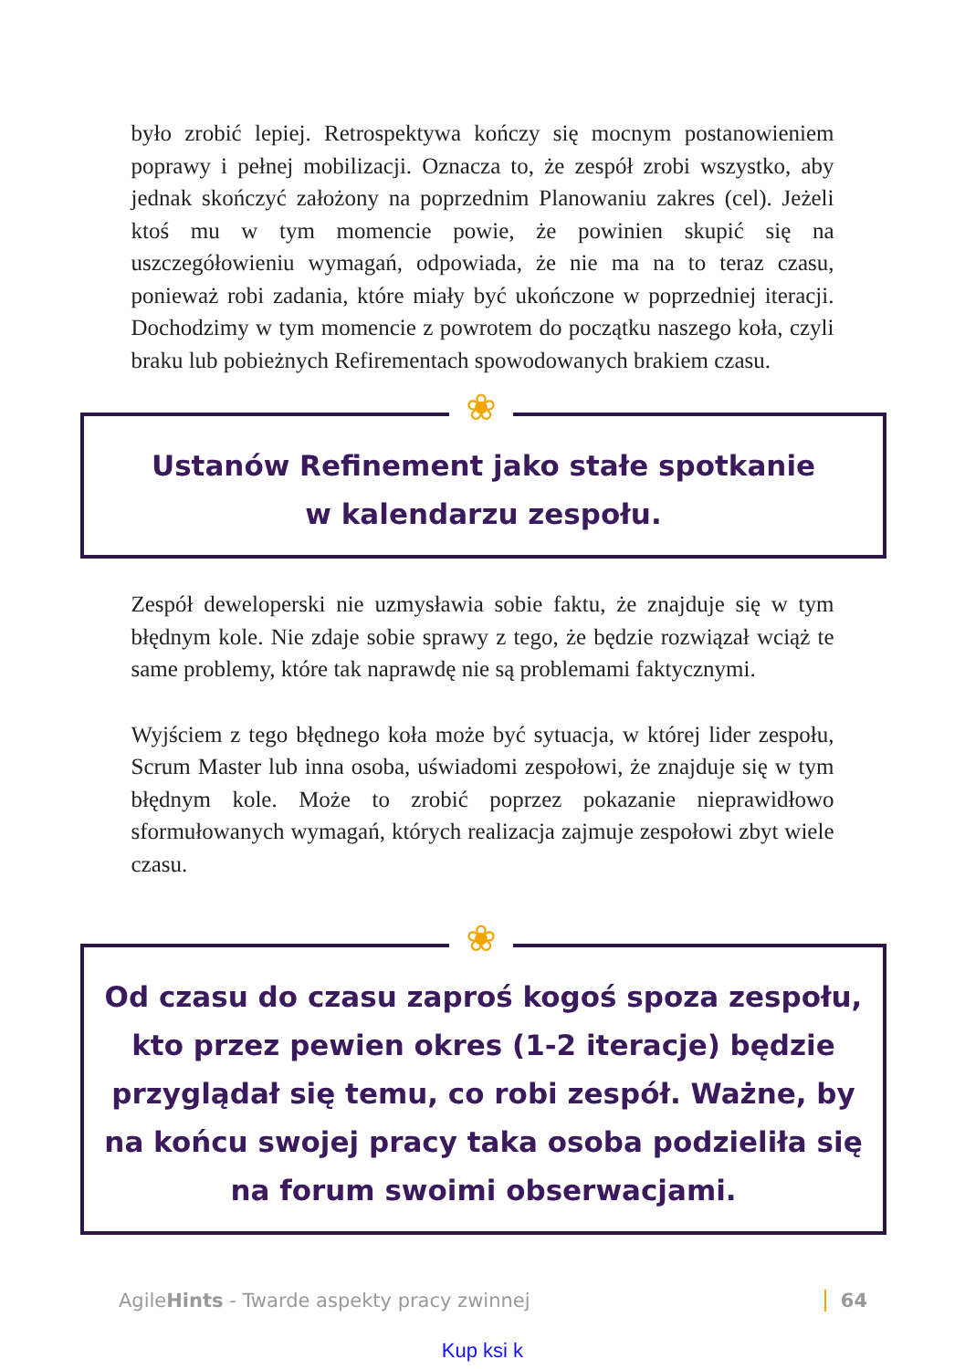było zrobić lepiej. Retrospektywa kończy się mocnym postanowieniem poprawy i pełnej mobilizacji. Oznacza to, że zespół zrobi wszystko, aby jednak skończyć założony na poprzednim Planowaniu zakres (cel). Jeżeli ktoś mu w tym momencie powie, że powinien skupić się na uszczegółowieniu wymagań, odpowiada, że nie ma na to teraz czasu, ponieważ robi zadania, które miały być ukończone w poprzedniej iteracji. Dochodzimy w tym momencie z powrotem do początku naszego koła, czyli braku lub pobieżnych Refirementach spowodowanych brakiem czasu.
❀
Ustanów Refinement jako stałe spotkanie
w kalendarzu zespołu.
Zespół deweloperski nie uzmysławia sobie faktu, że znajduje się w tym błędnym kole. Nie zdaje sobie sprawy z tego, że będzie rozwiązał wciąż te same problemy, które tak naprawdę nie są problemami faktycznymi.
Wyjściem z tego błędnego koła może być sytuacja, w której lider zespołu, Scrum Master lub inna osoba, uświadomi zespołowi, że znajduje się w tym błędnym kole. Może to zrobić poprzez pokazanie nieprawidłowo sformułowanych wymagań, których realizacja zajmuje zespołowi zbyt wiele czasu.
❀
Od czasu do czasu zaproś kogoś spoza zespołu, kto przez pewien okres (1-2 iteracje) będzie przyglądał się temu, co robi zespół. Ważne, by na końcu swojej pracy taka osoba podzieliła się na forum swoimi obserwacjami.
AgileHints - Twarde aspekty pracy zwinnej 64
Kup ksi k